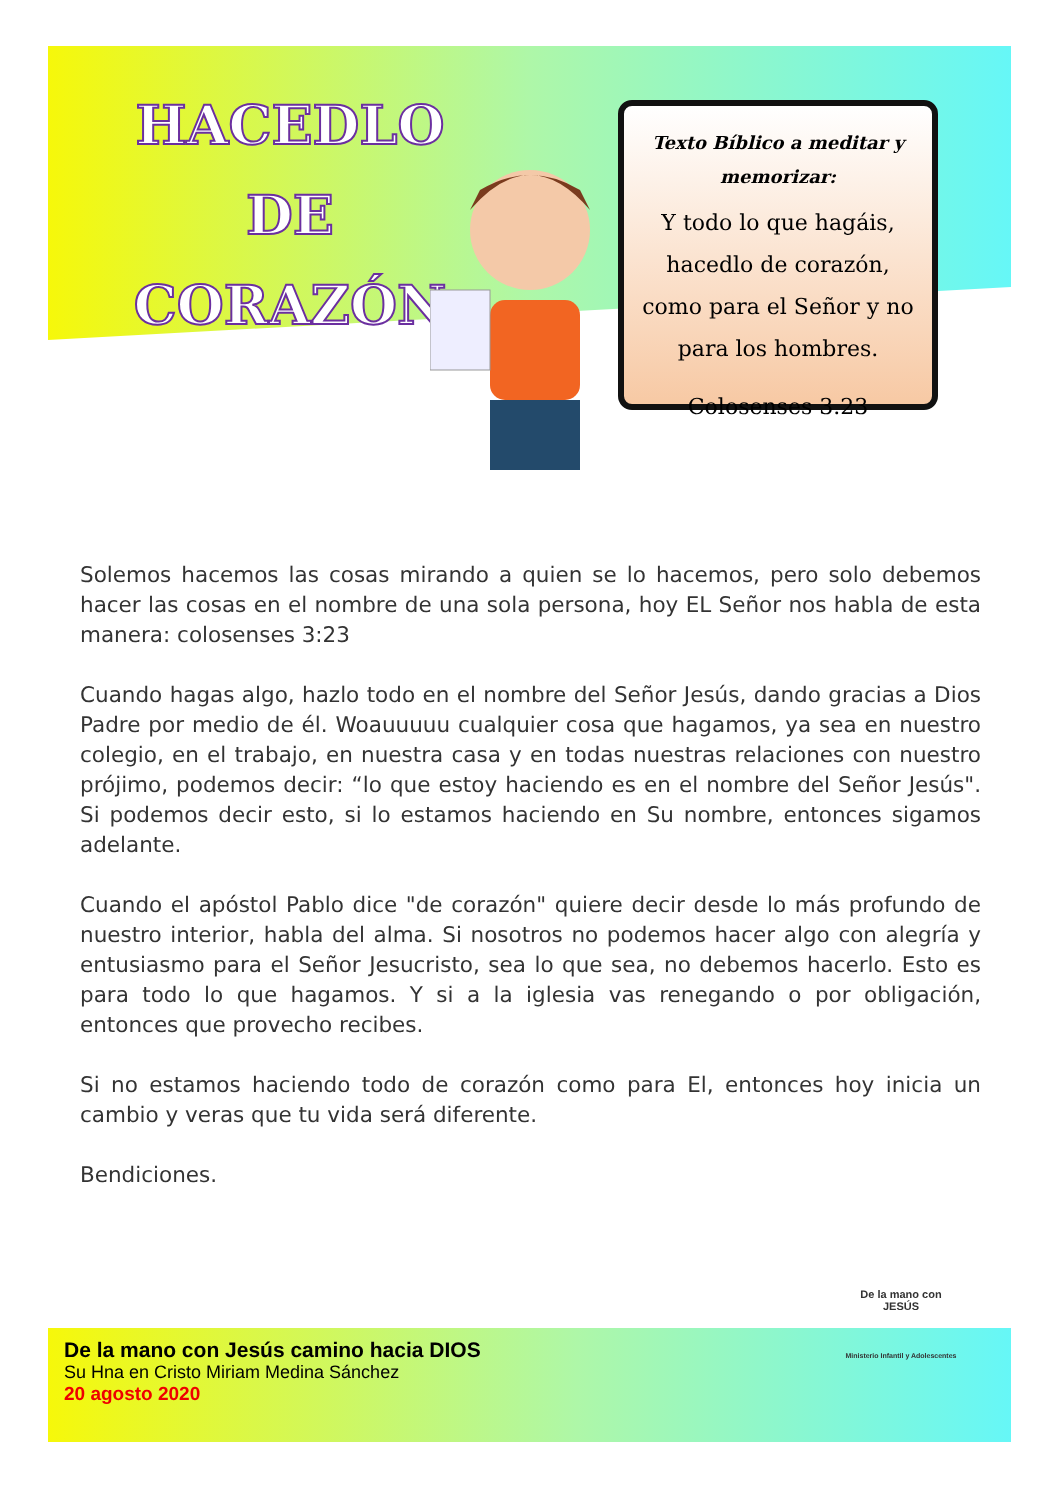HACEDLO DE
CORAZÓN
Texto Bíblico a meditar y memorizar:
Y todo lo que hagáis, hacedlo de corazón, como para el Señor y no para los hombres.
Colosenses 3.23
Solemos hacemos las cosas mirando a quien se lo hacemos, pero solo debemos hacer las cosas en el nombre de una sola persona, hoy EL Señor nos habla de esta manera: colosenses 3:23
Cuando hagas algo, hazlo todo en el nombre del Señor Jesús, dando gracias a Dios Padre por medio de él. Woauuuuu cualquier cosa que hagamos, ya sea en nuestro colegio, en el trabajo, en nuestra casa y en todas nuestras relaciones con nuestro prójimo, podemos decir: “lo que estoy haciendo es en el nombre del Señor Jesús". Si podemos decir esto, si lo estamos haciendo en Su nombre, entonces sigamos adelante.
Cuando el apóstol Pablo dice "de corazón" quiere decir desde lo más profundo de nuestro interior, habla del alma. Si nosotros no podemos hacer algo con alegría y entusiasmo para el Señor Jesucristo, sea lo que sea, no debemos hacerlo. Esto es para todo lo que hagamos. Y si a la iglesia vas renegando o por obligación, entonces que provecho recibes.
Si no estamos haciendo todo de corazón como para El, entonces hoy inicia un cambio y veras que tu vida será diferente.
Bendiciones.
De la mano con Jesús camino hacia DIOS
Su Hna en Cristo Miriam Medina Sánchez
20 agosto 2020
De la mano con
JESÚS
Ministerio Infantil y Adolescentes